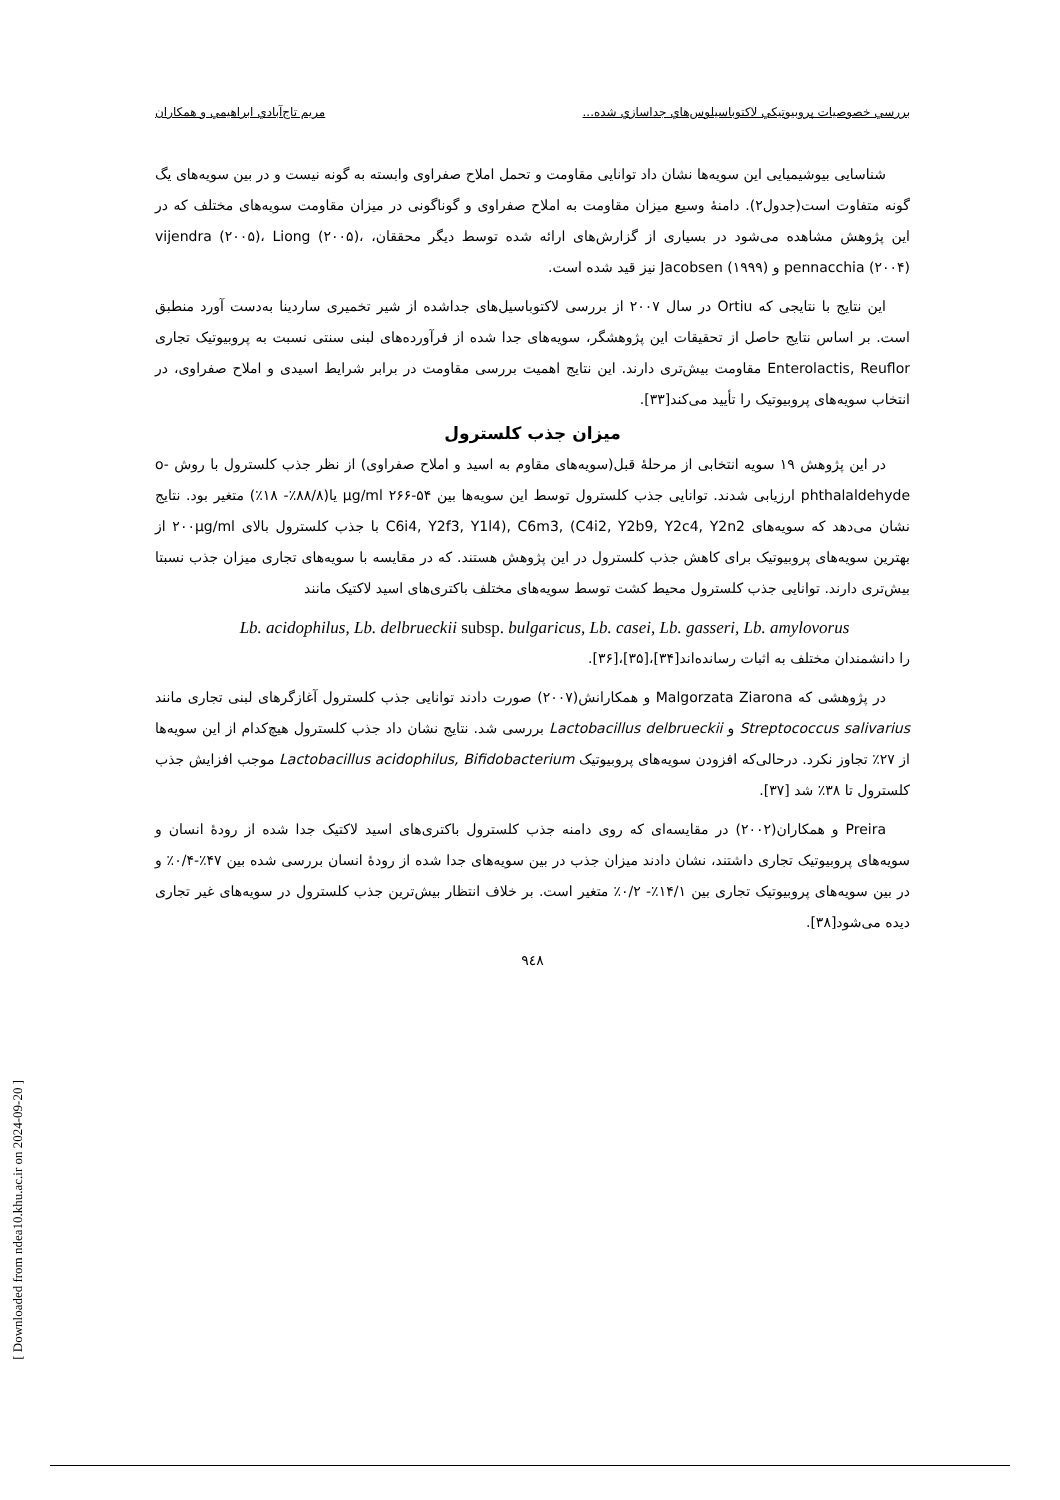بررسي خصوصيات پروبيوتيكي لاكتوباسيلوس‌هاي جداسازي شده... مريم تاج‌آبادي ابراهيمي و همكاران
شناسایی بیوشیمیایی این سویه‌ها نشان داد توانایی مقاومت و تحمل املاح صفراوی وابسته به گونه نیست و در بین سویه‌های یگ گونه متفاوت است(جدول۲). دامنهٔ وسیع میزان مقاومت به املاح صفراوی و گوناگونی در میزان مقاومت سویه‌های مختلف که در این پژوهش مشاهده می‌شود در بسیاری از گزارش‌های ارائه شده توسط دیگر محققان، vijendra (۲۰۰۵)، Liong (۲۰۰۵)، pennacchia (۲۰۰۴) و Jacobsen (۱۹۹۹) نیز قید شده است.
این نتایج با نتایجی که Ortiu در سال ۲۰۰۷ از بررسی لاکتوباسیل‌های جداشده از شیر تخمیری ساردینا به‌دست آورد منطبق است. بر اساس نتایج حاصل از تحقیقات این پژوهشگر، سویه‌های جدا شده از فرآورده‌های لبنی سنتی نسبت به پروبیوتیک تجاری Enterolactis, Reuflor مقاومت بیش‌تری دارند. این نتایج اهمیت بررسی مقاومت در برابر شرایط اسیدی و املاح صفراوی، در انتخاب سویه‌های پروبیوتیک را تأیید می‌کند[۳۳].
میزان جذب کلسترول
در این پژوهش ۱۹ سویه انتخابی از مرحلهٔ قبل(سویه‌های مقاوم به اسید و املاح صفراوی) از نظر جذب کلسترول با روش o-phthalaldehyde ارزیابی شدند. توانایی جذب کلسترول توسط این سویه‌ها بین µg/ml ۲۶۶-۵۴ یا(۸۸/۸٪- ۱۸٪) متغیر بود. نتایج نشان می‌دهد که سویه‌های C6i4, Y2f3, Y1l4), C6m3, (C4i2, Y2b9, Y2c4, Y2n2 با جذب کلسترول بالای ۲۰۰µg/ml از بهترین سویه‌های پروبیوتیک برای کاهش جذب کلسترول در این پژوهش هستند. که در مقایسه با سویه‌های تجاری میزان جذب نسبتا بیش‌تری دارند. توانایی جذب کلسترول محیط کشت توسط سویه‌های مختلف باکتری‌های اسید لاکتیک مانند
Lb. acidophilus, Lb. delbrueckii subsp. bulgaricus, Lb. casei, Lb. gasseri, Lb. amylovorus
را دانشمندان مختلف به اثبات رسانده‌اند[۳۴]،[۳۵]،[۳۶].
در پژوهشی که Malgorzata Ziarona و همکارانش(۲۰۰۷) صورت دادند توانایی جذب کلسترول آغازگرهای لبنی تجاری مانند Streptococcus salivarius و Lactobacillus delbrueckii بررسی شد. نتایج نشان داد جذب کلسترول هیچ‌کدام از این سویه‌ها از ۲۷٪ تجاوز نکرد. درحالی‌که افزودن سویه‌های پروبیوتیک Lactobacillus acidophilus, Bifidobacterium موجب افزایش جذب کلسترول تا ۳۸٪ شد [۳۷].
Preira و همکاران(۲۰۰۲) در مقایسه‌ای که روی دامنه جذب کلسترول باکتری‌های اسید لاکتیک جدا شده از رودهٔ انسان و سویه‌های پروبیوتیک تجاری داشتند، نشان دادند میزان جذب در بین سویه‌های جدا شده از رودهٔ انسان بررسی شده بین ۴۷٪-۰/۴٪ و در بین سویه‌های پروبیوتیک تجاری بین ۱۴/۱٪- ۰/۲٪ متغیر است. بر خلاف انتظار بیش‌ترین جذب کلسترول در سویه‌های غیر تجاری دیده می‌شود[۳۸].
۹٤۸
[ Downloaded from ndea10.khu.ac.ir on 2024-09-20 ]